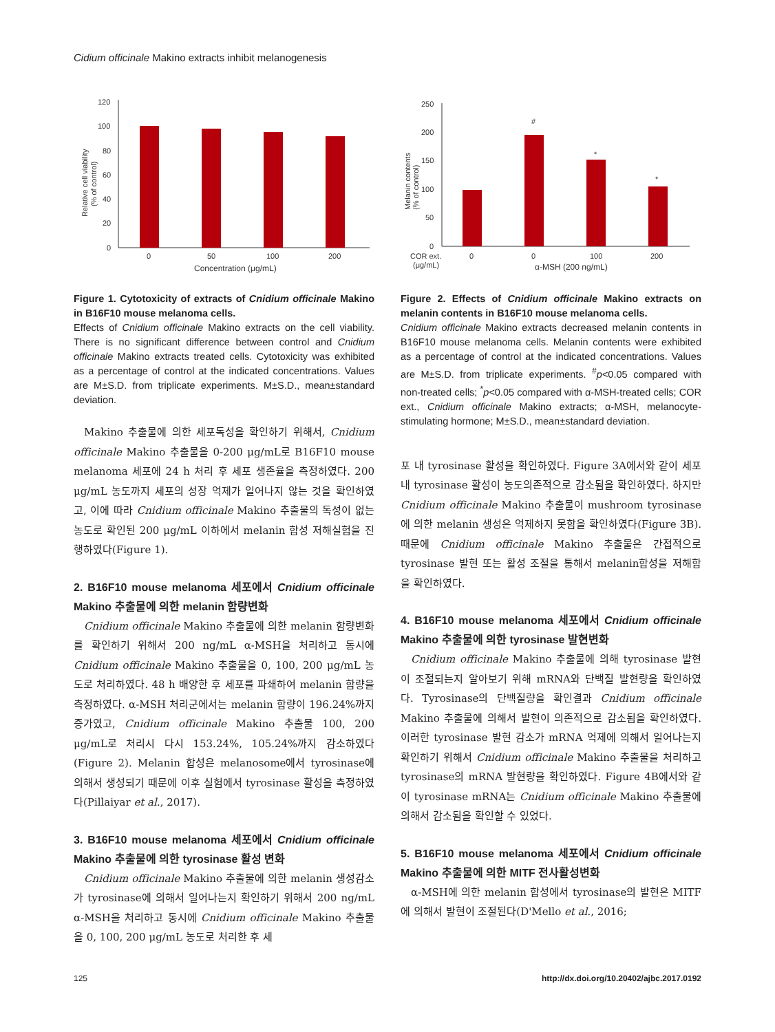Cidium officinale Makino extracts inhibit melanogenesis
120
100
80
60
40
20
0
0
50
100
200
Concentration (μg/mL)
Relative cell viability
(% of control)
Figure 1. Cytotoxicity of extracts of Cnidium officinale Makino in B16F10 mouse melanoma cells.
Effects of Cnidium officinale Makino extracts on the cell viability. There is no significant difference between control and Cnidium officinale Makino extracts treated cells. Cytotoxicity was exhibited as a percentage of control at the indicated concentrations. Values are M±S.D. from triplicate experiments. M±S.D., mean±standard deviation.
Makino 추출물에 의한 세포독성을 확인하기 위해서, Cnidium officinale Makino 추출물을 0-200 μg/mL로 B16F10 mouse melanoma 세포에 24 h 처리 후 세포 생존율을 측정하였다. 200 μg/mL 농도까지 세포의 성장 억제가 일어나지 않는 것을 확인하였고, 이에 따라 Cnidium officinale Makino 추출물의 독성이 없는 농도로 확인된 200 μg/mL 이하에서 melanin 합성 저해실험을 진행하였다(Figure 1).
2. B16F10 mouse melanoma 세포에서 Cnidium officinale Makino 추출물에 의한 melanin 함량변화
Cnidium officinale Makino 추출물에 의한 melanin 함량변화를 확인하기 위해서 200 ng/mL α-MSH을 처리하고 동시에 Cnidium officinale Makino 추출물을 0, 100, 200 μg/mL 농도로 처리하였다. 48 h 배양한 후 세포를 파쇄하여 melanin 함량을 측정하였다. α-MSH 처리군에서는 melanin 함량이 196.24%까지 증가였고, Cnidium officinale Makino 추출물 100, 200 μg/mL로 처리시 다시 153.24%, 105.24%까지 감소하였다(Figure 2). Melanin 합성은 melanosome에서 tyrosinase에 의해서 생성되기 때문에 이후 실험에서 tyrosinase 활성을 측정하였다(Pillaiyar et al., 2017).
3. B16F10 mouse melanoma 세포에서 Cnidium officinale Makino 추출물에 의한 tyrosinase 활성 변화
Cnidium officinale Makino 추출물에 의한 melanin 생성감소가 tyrosinase에 의해서 일어나는지 확인하기 위해서 200 ng/mL α-MSH을 처리하고 동시에 Cnidium officinale Makino 추출물을 0, 100, 200 μg/mL 농도로 처리한 후 세
250
200
150
100
50
0
#
*
*
COR ext.
(μg/mL)
0
0
100
200
α-MSH (200 ng/mL)
Melanin contents
(% of control)
Figure 2. Effects of Cnidium officinale Makino extracts on melanin contents in B16F10 mouse melanoma cells.
Cnidium officinale Makino extracts decreased melanin contents in B16F10 mouse melanoma cells. Melanin contents were exhibited as a percentage of control at the indicated concentrations. Values are M±S.D. from triplicate experiments. <sup>#</sup>p<0.05 compared with non-treated cells; <sup>*</sup>p<0.05 compared with α-MSH-treated cells; COR ext., Cnidium officinale Makino extracts; α-MSH, melanocyte-stimulating hormone; M±S.D., mean±standard deviation.
포 내 tyrosinase 활성을 확인하였다. Figure 3A에서와 같이 세포 내 tyrosinase 활성이 농도의존적으로 감소됨을 확인하였다. 하지만 Cnidium officinale Makino 추출물이 mushroom tyrosinase에 의한 melanin 생성은 억제하지 못함을 확인하였다(Figure 3B). 때문에 Cnidium officinale Makino 추출물은 간접적으로 tyrosinase 발현 또는 활성 조절을 통해서 melanin합성을 저해함을 확인하였다.
4. B16F10 mouse melanoma 세포에서 Cnidium officinale Makino 추출물에 의한 tyrosinase 발현변화
Cnidium officinale Makino 추출물에 의해 tyrosinase 발현이 조절되는지 알아보기 위해 mRNA와 단백질 발현량을 확인하였다. Tyrosinase의 단백질량을 확인결과 Cnidium officinale Makino 추출물에 의해서 발현이 의존적으로 감소됨을 확인하였다. 이러한 tyrosinase 발현 감소가 mRNA 억제에 의해서 일어나는지 확인하기 위해서 Cnidium officinale Makino 추출물을 처리하고 tyrosinase의 mRNA 발현량을 확인하였다. Figure 4B에서와 같이 tyrosinase mRNA는 Cnidium officinale Makino 추출물에 의해서 감소됨을 확인할 수 있었다.
5. B16F10 mouse melanoma 세포에서 Cnidium officinale Makino 추출물에 의한 MITF 전사활성변화
α-MSH에 의한 melanin 합성에서 tyrosinase의 발현은 MITF에 의해서 발현이 조절된다(D'Mello et al., 2016;
125 http://dx.doi.org/10.20402/ajbc.2017.0192